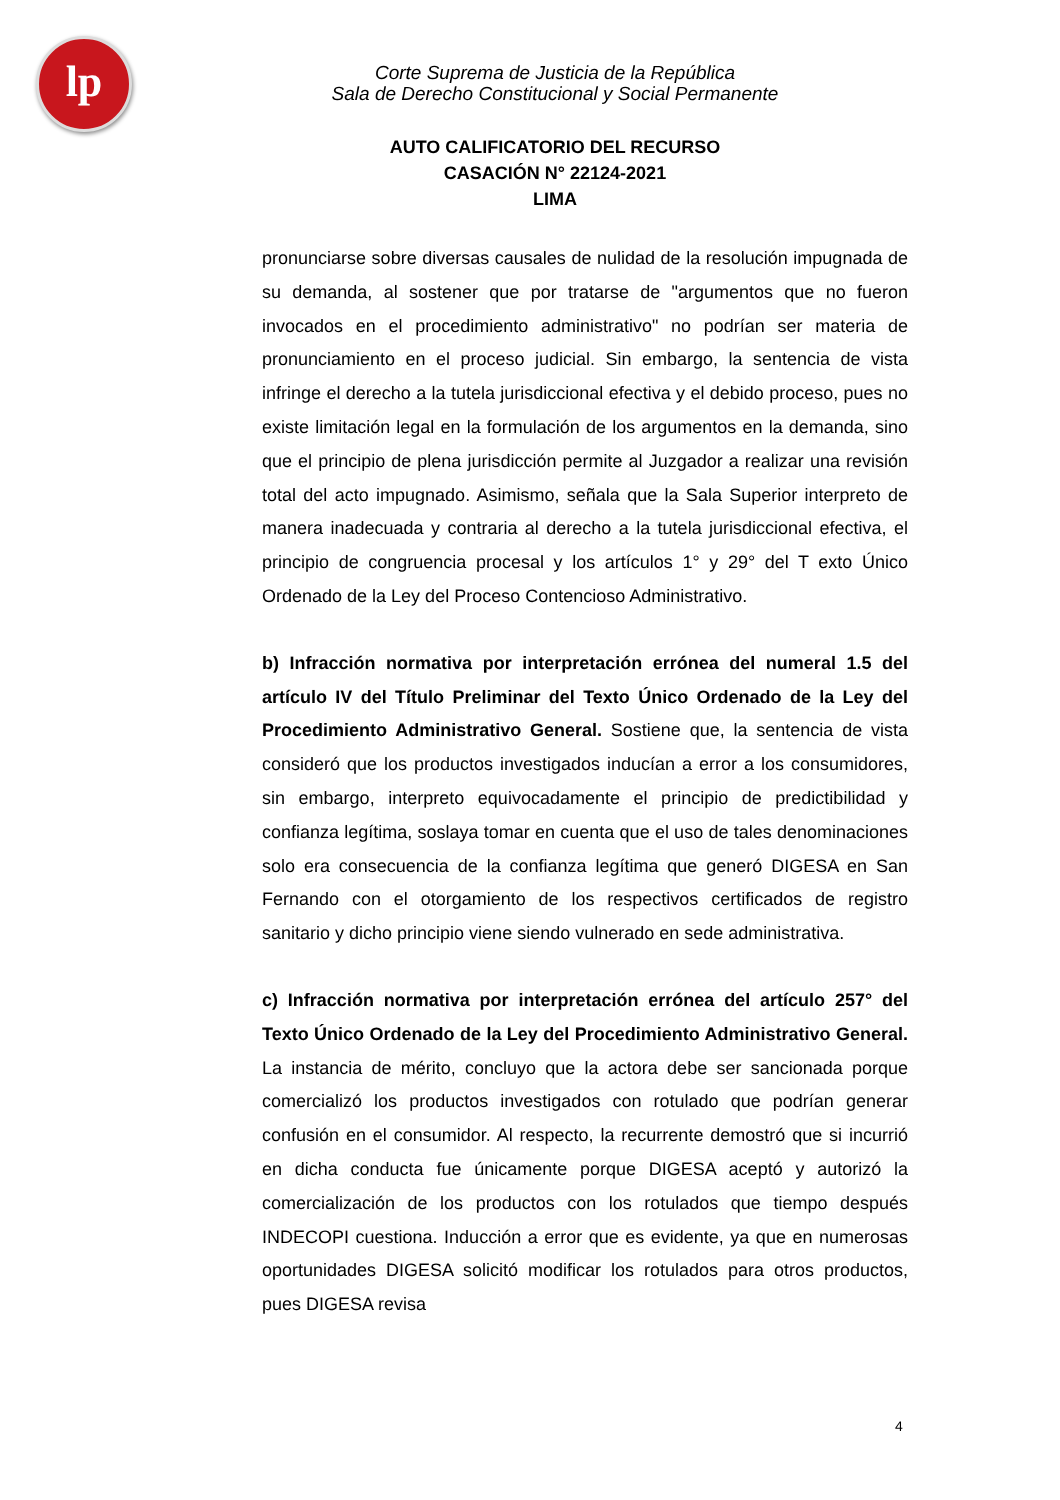lp
Corte Suprema de Justicia de la República
Sala de Derecho Constitucional y Social Permanente
AUTO CALIFICATORIO DEL RECURSO
CASACIÓN N° 22124-2021
LIMA
pronunciarse sobre diversas causales de nulidad de la resolución impugnada de su demanda, al sostener que por tratarse de "argumentos que no fueron invocados en el procedimiento administrativo" no podrían ser materia de pronunciamiento en el proceso judicial. Sin embargo, la sentencia de vista infringe el derecho a la tutela jurisdiccional efectiva y el debido proceso, pues no existe limitación legal en la formulación de los argumentos en la demanda, sino que el principio de plena jurisdicción permite al Juzgador a realizar una revisión total del acto impugnado. Asimismo, señala que la Sala Superior interpreto de manera inadecuada y contraria al derecho a la tutela jurisdiccional efectiva, el principio de congruencia procesal y los artículos 1° y 29° del T exto Único Ordenado de la Ley del Proceso Contencioso Administrativo.
b) Infracción normativa por interpretación errónea del numeral 1.5 del artículo IV del Título Preliminar del Texto Único Ordenado de la Ley del Procedimiento Administrativo General. Sostiene que, la sentencia de vista consideró que los productos investigados inducían a error a los consumidores, sin embargo, interpreto equivocadamente el principio de predictibilidad y confianza legítima, soslaya tomar en cuenta que el uso de tales denominaciones solo era consecuencia de la confianza legítima que generó DIGESA en San Fernando con el otorgamiento de los respectivos certificados de registro sanitario y dicho principio viene siendo vulnerado en sede administrativa.
c) Infracción normativa por interpretación errónea del artículo 257° del Texto Único Ordenado de la Ley del Procedimiento Administrativo General. La instancia de mérito, concluyo que la actora debe ser sancionada porque comercializó los productos investigados con rotulado que podrían generar confusión en el consumidor. Al respecto, la recurrente demostró que si incurrió en dicha conducta fue únicamente porque DIGESA aceptó y autorizó la comercialización de los productos con los rotulados que tiempo después INDECOPI cuestiona. Inducción a error que es evidente, ya que en numerosas oportunidades DIGESA solicitó modificar los rotulados para otros productos, pues DIGESA revisa
4